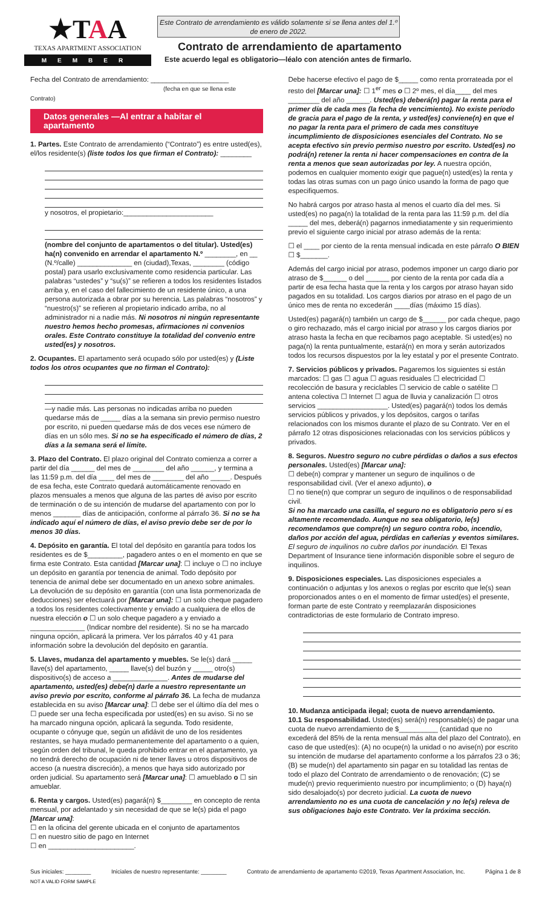★TAA
TEXAS APARTMENT ASSOCIATION
MEMBER
Este Contrato de arrendamiento es válido solamente si se llena antes del 1.º de enero de 2022.
Contrato de arrendamiento de apartamento
Este acuerdo legal es obligatorio—léalo con atención antes de firmarlo.
Fecha del Contrato de arrendamiento: ____________________
(fecha en que se llena este Contrato)
Datos generales —Al entrar a habitar el apartamento
1. Partes. Este Contrato de arrendamiento (“Contrato”) es entre usted(es), el/los residente(s) (liste todos los que firman el Contrato): ________
y nosotros, el propietario:_______________________
(nombre del conjunto de apartamentos o del titular). Usted(es) ha(n) convenido en arrendar el apartamento N.º ________, en __ (N.º/calle) ______________ en (ciudad),Texas, ________ (código postal) para usarlo exclusivamente como residencia particular. Las palabras “ustedes” y “su(s)” se refieren a todos los residentes listados arriba y, en el caso del fallecimiento de un residente único, a una persona autorizada a obrar por su herencia. Las palabras “nosotros” y “nuestro(s)” se refieren al propietario indicado arriba, no al administrador ni a nadie más. Ni nosotros ni ningún representante nuestro hemos hecho promesas, afirmaciones ni convenios orales. Este Contrato constituye la totalidad del convenio entre usted(es) y nosotros.
2. Ocupantes. El apartamento será ocupado sólo por usted(es) y (Liste todos los otros ocupantes que no firman el Contrato):
—y nadie más. Las personas no indicadas arriba no pueden quedarse más de _____ días a la semana sin previo permiso nuestro por escrito, ni pueden quedarse más de dos veces ese número de días en un sólo mes. Si no se ha especificado el número de días, 2 días a la semana será el límite.
3. Plazo del Contrato. El plazo original del Contrato comienza a correr a partir del día ______ del mes de ________ del año ______, y termina a las 11:59 p.m. del día ____ del mes de ________ del año _____. Después de esa fecha, este Contrato quedará automáticamente renovado en plazos mensuales a menos que alguna de las partes dé aviso por escrito de terminación o de su intención de mudarse del apartamento con por lo menos _______ días de anticipación, conforme al párrafo 36. Si no se ha indicado aquí el número de días, el aviso previo debe ser de por lo menos 30 días.
4. Depósito en garantía. El total del depósito en garantía para todos los residentes es de $_________, pagadero antes o en el momento en que se firma este Contrato. Esta cantidad [Marcar una]: ☐ incluye o ☐ no incluye un depósito en garantía por tenencia de animal. Todo depósito por tenencia de animal debe ser documentado en un anexo sobre animales. La devolución de su depósito en garantía (con una lista pormenorizada de deducciones) ser efectuará por [Marcar una]: ☐ un solo cheque pagadero a todos los residentes colectivamente y enviado a cualquiera de ellos de nuestra elección o ☐ un solo cheque pagadero a y enviado a ______________ (Indicar nombre del residente). Si no se ha marcado ninguna opción, aplicará la primera. Ver los párrafos 40 y 41 para información sobre la devolución del depósito en garantía.
5. Llaves, mudanza del apartamento y muebles. Se le(s) dará _____ llave(s) del apartamento, _____ llave(s) del buzón y _____ otro(s) dispositivo(s) de acceso a ______________. Antes de mudarse del apartamento, usted(es) debe(n) darle a nuestro representante un aviso previo por escrito, conforme al párrafo 36. La fecha de mudanza establecida en su aviso [Marcar una]: ☐ debe ser el último día del mes o ☐ puede ser una fecha especificada por usted(es) en su aviso. Si no se ha marcado ninguna opción, aplicará la segunda. Todo residente, ocupante o cónyuge que, según un afidávit de uno de los residentes restantes, se haya mudado permanentemente del apartamento o a quien, según orden del tribunal, le queda prohibido entrar en el apartamento, ya no tendrá derecho de ocupación ni de tener llaves u otros dispositivos de acceso (a nuestra discreción), a menos que haya sido autorizado por orden judicial. Su apartamento será [Marcar una]: ☐ amueblado o ☐ sin amueblar.
6. Renta y cargos. Usted(es) pagará(n) $________ en concepto de renta mensual, por adelantado y sin necesidad de que se le(s) pida el pago [Marcar una]:
☐ en la oficina del gerente ubicada en el conjunto de apartamentos
☐ en nuestro sitio de pago en Internet
☐ en ______________________.
Debe hacerse efectivo el pago de $_____ como renta prorrateada por el resto del [Marcar una]: ☐ 1<sup>er</sup> mes o ☐ 2º mes, el día____ del mes ________ del año ______. Usted(es) deberá(n) pagar la renta para el primer día de cada mes (la fecha de vencimiento). No existe período de gracia para el pago de la renta, y usted(es) conviene(n) en que el no pagar la renta para el primero de cada mes constituye incumplimiento de disposiciones esenciales del Contrato. No se acepta efectivo sin previo permiso nuestro por escrito. Usted(es) no podrá(n) retener la renta ni hacer compensaciones en contra de la renta a menos que sean autorizadas por ley. A nuestra opción, podemos en cualquier momento exigir que pague(n) usted(es) la renta y todas las otras sumas con un pago único usando la forma de pago que especifiquemos.
No habrá cargos por atraso hasta al menos el cuarto día del mes. Si usted(es) no paga(n) la totalidad de la renta para las 11:59 p.m. del día _____ del mes, deberá(n) pagarnos inmediatamente y sin requerimiento previo el siguiente cargo inicial por atraso además de la renta:
☐ el ____ por ciento de la renta mensual indicada en este párrafo O BIEN
☐ $_______.
Además del cargo inicial por atraso, podemos imponer un cargo diario por atraso de $______ o del ______ por ciento de la renta por cada día a partir de esa fecha hasta que la renta y los cargos por atraso hayan sido pagados en su totalidad. Los cargos diarios por atraso en el pago de un único mes de renta no excederán ____días (máximo 15 días).
Usted(es) pagará(n) también un cargo de $______ por cada cheque, pago o giro rechazado, más el cargo inicial por atraso y los cargos diarios por atraso hasta la fecha en que recibamos pago aceptable. Si usted(es) no paga(n) la renta puntualmente, estará(n) en mora y serán autorizados todos los recursos dispuestos por la ley estatal y por el presente Contrato.
7. Servicios públicos y privados. Pagaremos los siguientes si están marcados: ☐ gas ☐ agua ☐ aguas residuales ☐ electricidad ☐ recolección de basura y reciclables ☐ servicio de cable o satélite ☐ antena colectiva ☐ Internet ☐ agua de lluvia y canalización ☐ otros servicios __________________. Usted(es) pagará(n) todos los demás servicios públicos y privados, y los depósitos, cargos o tarifas relacionados con los mismos durante el plazo de su Contrato. Ver en el párrafo 12 otras disposiciones relacionadas con los servicios públicos y privados.
8. Seguros. Nuestro seguro no cubre pérdidas o daños a sus efectos personales. Usted(es) [Marcar una]:
☐ debe(n) comprar y mantener un seguro de inquilinos o de responsabilidad civil. (Ver el anexo adjunto), o
☐ no tiene(n) que comprar un seguro de inquilinos o de responsabilidad civil.
Si no ha marcado una casilla, el seguro no es obligatorio pero sí es altamente recomendado. Aunque no sea obligatorio, le(s) recomendamos que compre(n) un seguro contra robo, incendio, daños por acción del agua, pérdidas en cañerías y eventos similares. El seguro de inquilinos no cubre daños por inundación. El Texas Department of Insurance tiene información disponible sobre el seguro de inquilinos.
9. Disposiciones especiales. Las disposiciones especiales a continuación o adjuntas y los anexos o reglas por escrito que le(s) sean proporcionados antes o en el momento de firmar usted(es) el presente, forman parte de este Contrato y reemplazarán disposiciones contradictorias de este formulario de Contrato impreso.
10. Mudanza anticipada ilegal; cuota de nuevo arrendamiento.
10.1 Su responsabilidad. Usted(es) será(n) responsable(s) de pagar una cuota de nuevo arrendamiento de $__________ (cantidad que no excederá del 85% de la renta mensual más alta del plazo del Contrato), en caso de que usted(es): (A) no ocupe(n) la unidad o no avise(n) por escrito su intención de mudarse del apartamento conforme a los párrafos 23 o 36; (B) se mude(n) del apartamento sin pagar en su totalidad las rentas de todo el plazo del Contrato de arrendamiento o de renovación; (C) se mude(n) previo requerimiento nuestro por incumplimiento; o (D) haya(n) sido desalojado(s) por decreto judicial. La cuota de nuevo arrendamiento no es una cuota de cancelación y no le(s) releva de sus obligaciones bajo este Contrato. Ver la próxima sección.
Sus iniciales: ________ Iniciales de nuestro representante: ________ Contrato de arrendamiento de apartamento ©2019, Texas Apartment Association, Inc. Página 1 de 8
NOT A VALID FORM SAMPLE